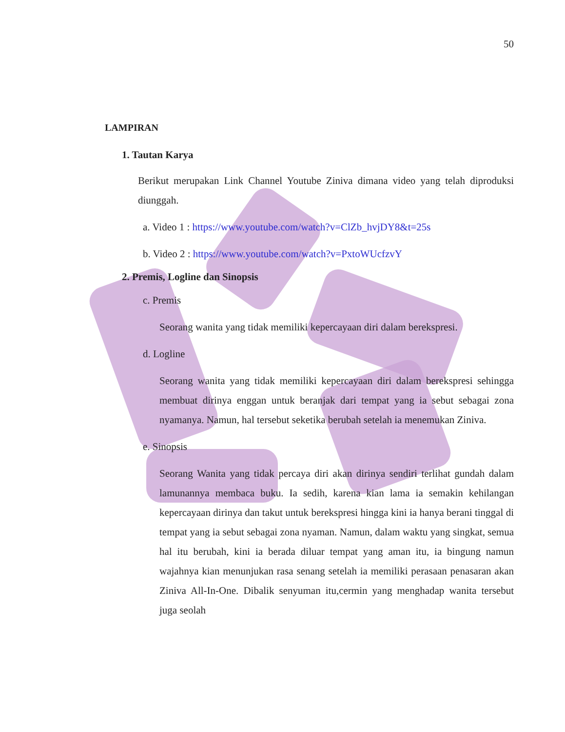50
LAMPIRAN
1. Tautan Karya
Berikut merupakan Link Channel Youtube Ziniva dimana video yang telah diproduksi diunggah.
a. Video 1 : https://www.youtube.com/watch?v=ClZb_hvjDY8&t=25s
b. Video 2 : https://www.youtube.com/watch?v=PxtoWUcfzvY
2. Premis, Logline dan Sinopsis
c. Premis
Seorang wanita yang tidak memiliki kepercayaan diri dalam berekspresi.
d. Logline
Seorang wanita yang tidak memiliki kepercayaan diri dalam berekspresi sehingga membuat dirinya enggan untuk beranjak dari tempat yang ia sebut sebagai zona nyamanya. Namun, hal tersebut seketika berubah setelah ia menemukan Ziniva.
e. Sinopsis
Seorang Wanita yang tidak percaya diri akan dirinya sendiri terlihat gundah dalam lamunannya membaca buku. Ia sedih, karena kian lama ia semakin kehilangan kepercayaan dirinya dan takut untuk berekspresi hingga kini ia hanya berani tinggal di tempat yang ia sebut sebagai zona nyaman. Namun, dalam waktu yang singkat, semua hal itu berubah, kini ia berada diluar tempat yang aman itu, ia bingung namun wajahnya kian menunjukan rasa senang setelah ia memiliki perasaan penasaran akan Ziniva All-In-One. Dibalik senyuman itu,cermin yang menghadap wanita tersebut juga seolah